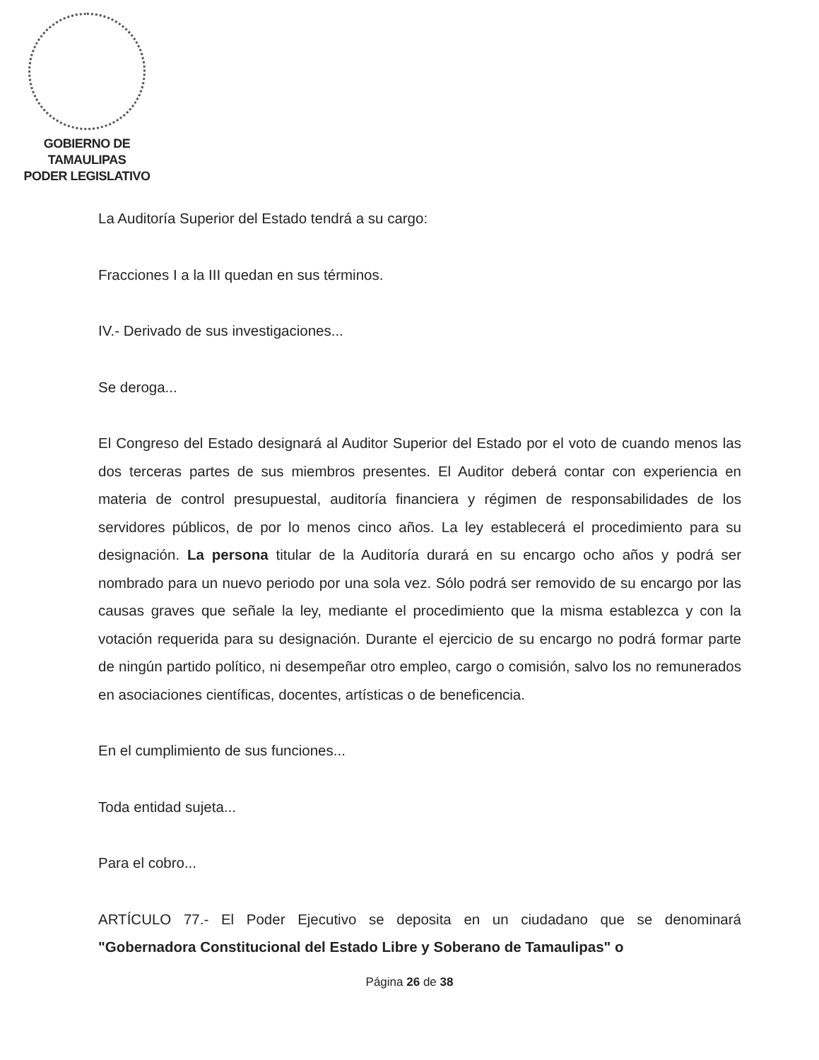GOBIERNO DE TAMAULIPAS
PODER LEGISLATIVO
La Auditoría Superior del Estado tendrá a su cargo:
Fracciones I a la III quedan en sus términos.
IV.- Derivado de sus investigaciones...
Se deroga...
El Congreso del Estado designará al Auditor Superior del Estado por el voto de cuando menos las dos terceras partes de sus miembros presentes. El Auditor deberá contar con experiencia en materia de control presupuestal, auditoría financiera y régimen de responsabilidades de los servidores públicos, de por lo menos cinco años. La ley establecerá el procedimiento para su designación. La persona titular de la Auditoría durará en su encargo ocho años y podrá ser nombrado para un nuevo periodo por una sola vez. Sólo podrá ser removido de su encargo por las causas graves que señale la ley, mediante el procedimiento que la misma establezca y con la votación requerida para su designación. Durante el ejercicio de su encargo no podrá formar parte de ningún partido político, ni desempeñar otro empleo, cargo o comisión, salvo los no remunerados en asociaciones científicas, docentes, artísticas o de beneficencia.
En el cumplimiento de sus funciones...
Toda entidad sujeta...
Para el cobro...
ARTÍCULO 77.- El Poder Ejecutivo se deposita en un ciudadano que se denominará "Gobernadora Constitucional del Estado Libre y Soberano de Tamaulipas" o
Página 26 de 38